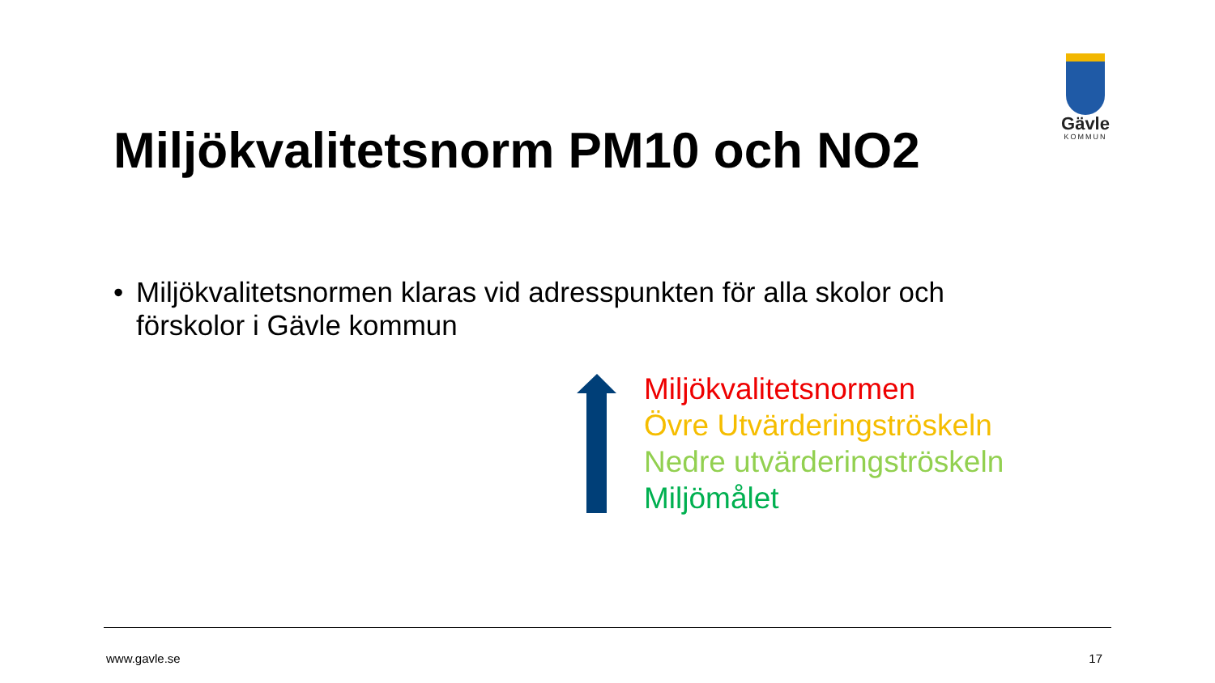Gävle
KOMMUN
Miljökvalitetsnorm PM10 och NO2
• Miljökvalitetsnormen klaras vid adresspunkten för alla skolor och
förskolor i Gävle kommun
Miljökvalitetsnormen
Övre Utvärderingströskeln
Nedre utvärderingströskeln
Miljömålet
www.gavle.se 17